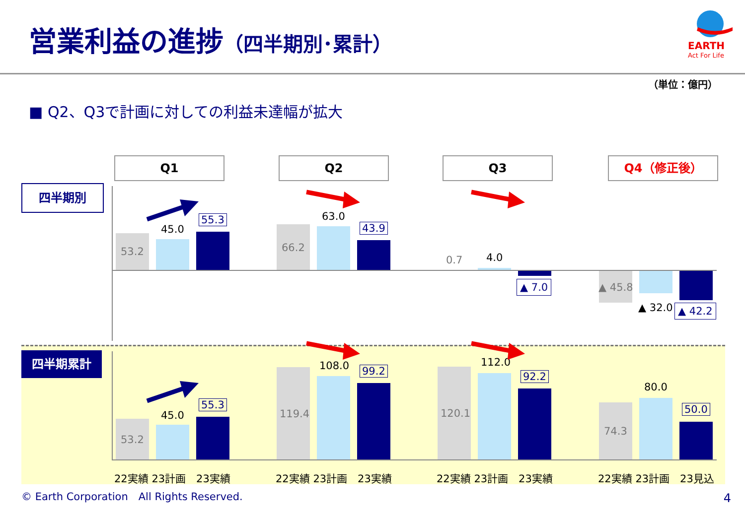営業利益の進捗（四半期別･累計） EARTH
Act For Life
（単位：億円）
■ Q2、Q3で計画に対しての利益未達幅が拡大
Q1 Q2 Q3 Q4（修正後）
四半期別
四半期累計
53.2
45.0
55.3
66.2
63.0
43.9
0.7 4.0
▲ 7.0 ▲ 45.8
▲ 32.0 ▲ 42.2
53.2
45.0
55.3
119.4
108.0 99.2
120.1
112.0
92.2
74.3
80.0
50.0
22実績 23計画　23実績 22実績 23計画　23実績 22実績 23計画　23実績 22実績 23計画　23見込
© Earth Corporation　All Rights Reserved. 4